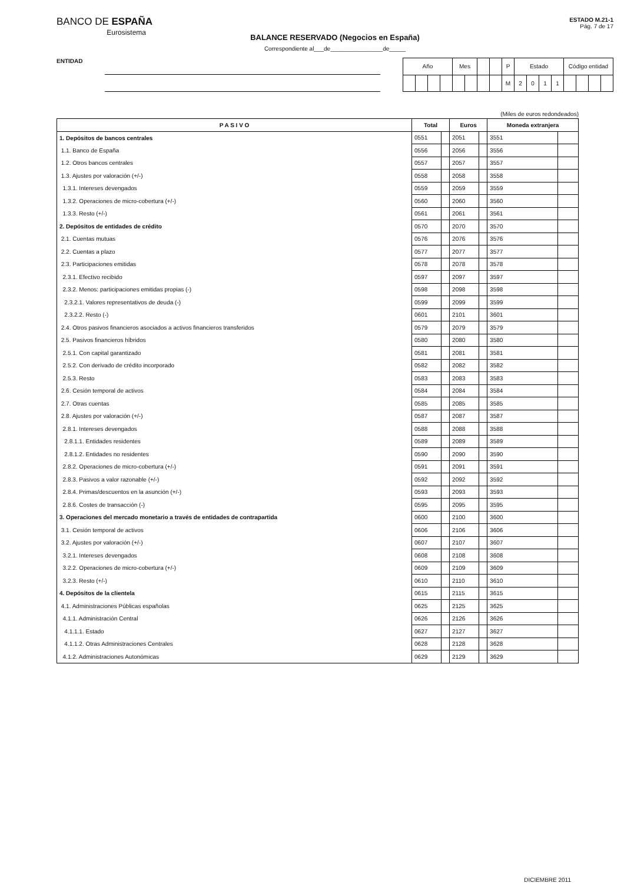BANCO DE ESPAÑA
Eurosistema
ESTADO M.21-1
Pág. 7 de 17
BALANCE RESERVADO (Negocios en España)
Correspondiente al___de________________de_____
ENTIDAD
| Año | | | | Mes | | | | P | Estado | | | | Código entidad | | | |
| | | | | | | | | M | 2 | 0 | 1 | 1 | | | | |
(Miles de euros redondeados)
| P A S I V O | Total | | Euros | | Moneda extranjera | |
| --- | --- | --- | --- | --- | --- | --- |
| 1. Depósitos de bancos centrales | 0551 | | 2051 | | 3551 | |
| 1.1. Banco de España | 0556 | | 2056 | | 3556 | |
| 1.2. Otros bancos centrales | 0557 | | 2057 | | 3557 | |
| 1.3. Ajustes por valoración (+/-) | 0558 | | 2058 | | 3558 | |
| 1.3.1. Intereses devengados | 0559 | | 2059 | | 3559 | |
| 1.3.2. Operaciones de micro-cobertura (+/-) | 0560 | | 2060 | | 3560 | |
| 1.3.3. Resto (+/-) | 0561 | | 2061 | | 3561 | |
| 2. Depósitos de entidades de crédito | 0570 | | 2070 | | 3570 | |
| 2.1. Cuentas mutuas | 0576 | | 2076 | | 3576 | |
| 2.2. Cuentas a plazo | 0577 | | 2077 | | 3577 | |
| 2.3. Participaciones emitidas | 0578 | | 2078 | | 3578 | |
| 2.3.1. Efectivo recibido | 0597 | | 2097 | | 3597 | |
| 2.3.2. Menos: participaciones emitidas propias (-) | 0598 | | 2098 | | 3598 | |
| 2.3.2.1. Valores representativos de deuda (-) | 0599 | | 2099 | | 3599 | |
| 2.3.2.2. Resto (-) | 0601 | | 2101 | | 3601 | |
| 2.4. Otros pasivos financieros asociados a activos financieros transferidos | 0579 | | 2079 | | 3579 | |
| 2.5. Pasivos financieros híbridos | 0580 | | 2080 | | 3580 | |
| 2.5.1. Con capital garantizado | 0581 | | 2081 | | 3581 | |
| 2.5.2. Con derivado de crédito incorporado | 0582 | | 2082 | | 3582 | |
| 2.5.3. Resto | 0583 | | 2083 | | 3583 | |
| 2.6. Cesión temporal de activos | 0584 | | 2084 | | 3584 | |
| 2.7. Otras cuentas | 0585 | | 2085 | | 3585 | |
| 2.8. Ajustes por valoración (+/-) | 0587 | | 2087 | | 3587 | |
| 2.8.1. Intereses devengados | 0588 | | 2088 | | 3588 | |
| 2.8.1.1. Entidades residentes | 0589 | | 2089 | | 3589 | |
| 2.8.1.2. Entidades no residentes | 0590 | | 2090 | | 3590 | |
| 2.8.2. Operaciones de micro-cobertura (+/-) | 0591 | | 2091 | | 3591 | |
| 2.8.3. Pasivos a valor razonable (+/-) | 0592 | | 2092 | | 3592 | |
| 2.8.4. Primas/descuentos en la asunción (+/-) | 0593 | | 2093 | | 3593 | |
| 2.8.6. Costes de transacción (-) | 0595 | | 2095 | | 3595 | |
| 3. Operaciones del mercado monetario a través de entidades de contrapartida | 0600 | | 2100 | | 3600 | |
| 3.1. Cesión temporal de activos | 0606 | | 2106 | | 3606 | |
| 3.2. Ajustes por valoración (+/-) | 0607 | | 2107 | | 3607 | |
| 3.2.1. Intereses devengados | 0608 | | 2108 | | 3608 | |
| 3.2.2. Operaciones de micro-cobertura (+/-) | 0609 | | 2109 | | 3609 | |
| 3.2.3. Resto (+/-) | 0610 | | 2110 | | 3610 | |
| 4. Depósitos de la clientela | 0615 | | 2115 | | 3615 | |
| 4.1. Administraciones Públicas españolas | 0625 | | 2125 | | 3625 | |
| 4.1.1. Administración Central | 0626 | | 2126 | | 3626 | |
| 4.1.1.1. Estado | 0627 | | 2127 | | 3627 | |
| 4.1.1.2. Otras Administraciones Centrales | 0628 | | 2128 | | 3628 | |
| 4.1.2. Administraciones Autonómicas | 0629 | | 2129 | | 3629 | |
DICIEMBRE 2011